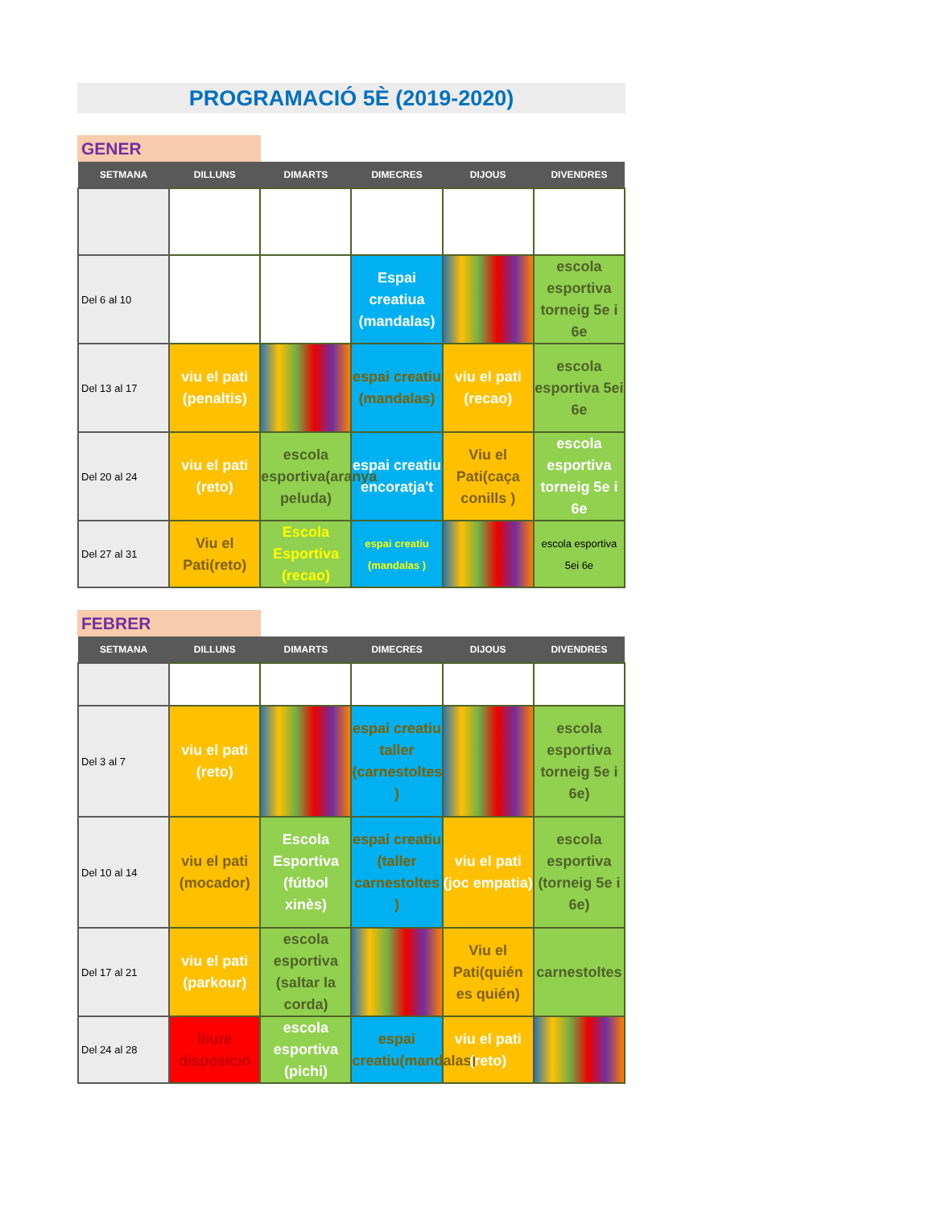PROGRAMACIÓ 5È (2019-2020)
GENER
| SETMANA | DILLUNS | DIMARTS | DIMECRES | DIJOUS | DIVENDRES |
| --- | --- | --- | --- | --- | --- |
| Del 6 al 10 | | | Espai creatiua (mandalas) | | escola esportiva torneig 5e i 6e |
| Del 13 al 17 | viu el pati (penaltis) | | espai creatiu (mandalas) | viu el pati (recao) | escola esportiva 5ei 6e |
| Del 20 al 24 | viu el pati (reto) | escola esportiva(aranya peluda) | espai creatiu encoratja't | Viu el Pati(caça conills ) | escola esportiva torneig 5e i 6e |
| Del 27 al 31 | Viu el Pati(reto) | Escola Esportiva (recao) | espai creatiu (mandalas ) | | escola esportiva 5ei 6e |
FEBRER
| SETMANA | DILLUNS | DIMARTS | DIMECRES | DIJOUS | DIVENDRES |
| --- | --- | --- | --- | --- | --- |
| Del 3 al 7 | viu el pati (reto) | | espai creatiu taller (carnestoltes ) | | escola esportiva torneig 5e i 6e) |
| Del 10 al 14 | viu el pati (mocador) | Escola Esportiva (fútbol xinès) | espai creatiu (taller carnestoltes ) | viu el pati (joc empatia) | escola esportiva (torneig 5e i 6e) |
| Del 17 al 21 | viu el pati (parkour) | escola esportiva (saltar la corda) | | Viu el Pati(quién es quién) | carnestoltes |
| Del 24 al 28 | lliure disposició | escola esportiva (pichi) | espai creatiu(mandalas) | viu el pati (reto) | |